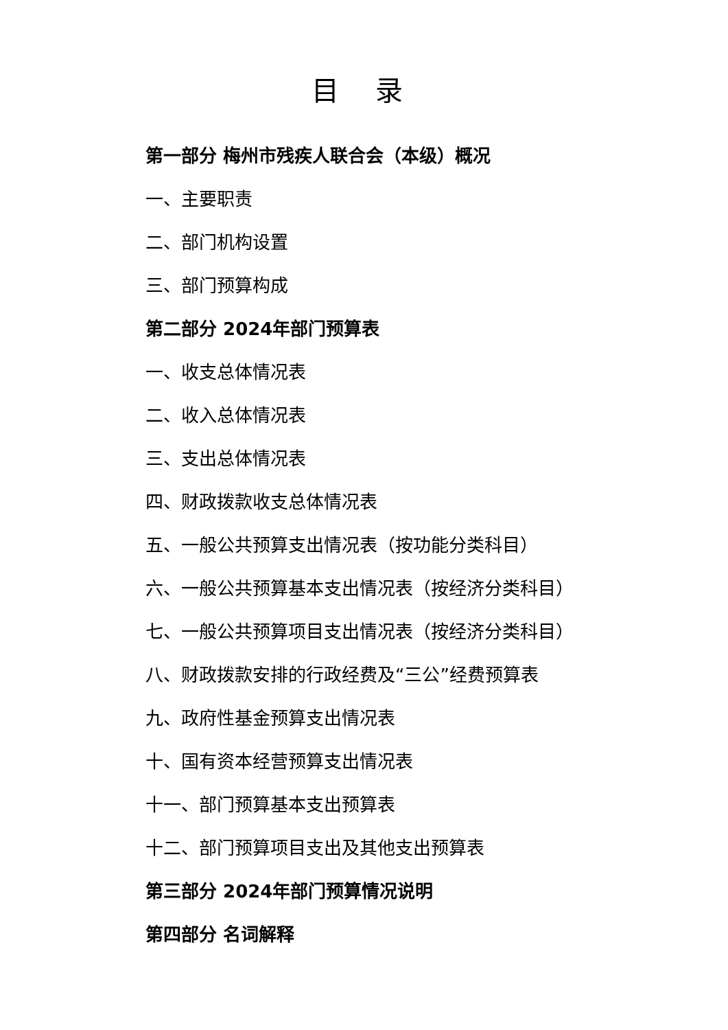目 录
第一部分 梅州市残疾人联合会（本级）概况
一、主要职责
二、部门机构设置
三、部门预算构成
第二部分 2024年部门预算表
一、收支总体情况表
二、收入总体情况表
三、支出总体情况表
四、财政拨款收支总体情况表
五、一般公共预算支出情况表（按功能分类科目）
六、一般公共预算基本支出情况表（按经济分类科目）
七、一般公共预算项目支出情况表（按经济分类科目）
八、财政拨款安排的行政经费及“三公”经费预算表
九、政府性基金预算支出情况表
十、国有资本经营预算支出情况表
十一、部门预算基本支出预算表
十二、部门预算项目支出及其他支出预算表
第三部分 2024年部门预算情况说明
第四部分 名词解释